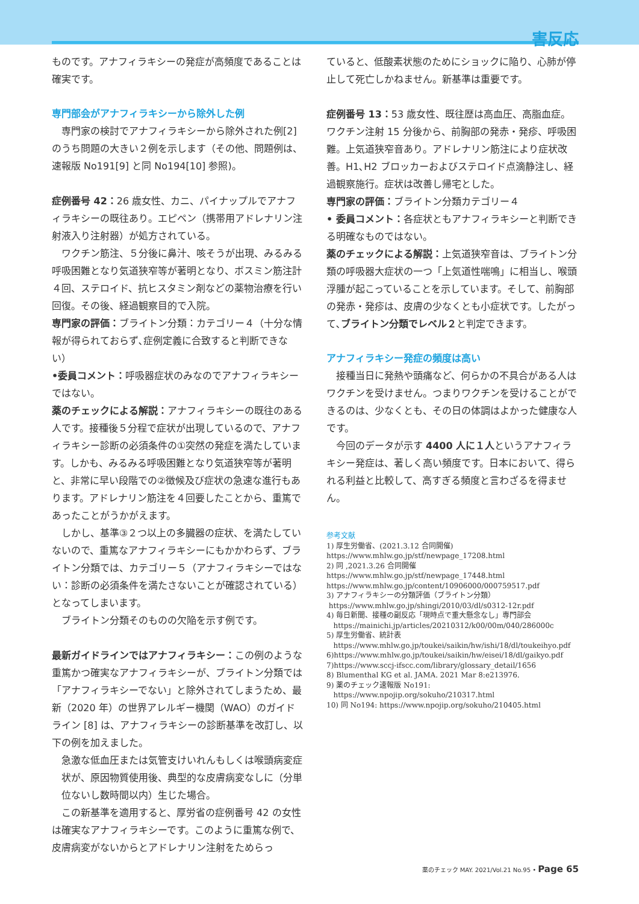害反応
ものです。アナフィラキシーの発症が高頻度であることは確実です。
専門部会がアナフィラキシーから除外した例
専門家の検討でアナフィラキシーから除外された例[2] のうち問題の大きい２例を示します（その他、問題例は、速報版 No191[9] と同 No194[10] 参照)。
症例番号 42：26 歳女性、カニ、パイナップルでアナフィラキシーの既往あり。エピペン（携帯用アドレナリン注射液入り注射器）が処方されている。
ワクチン筋注、５分後に鼻汁、咳そうが出現、みるみる呼吸困難となり気道狭窄等が著明となり、ボスミン筋注計４回、ステロイド、抗ヒスタミン剤などの薬物治療を行い回復。その後、経過観察目的で入院。
専門家の評価：ブライトン分類：カテゴリー４（十分な情報が得られておらず､症例定義に合致すると判断できない）
•委員コメント：呼吸器症状のみなのでアナフィラキシーではない。
薬のチェックによる解説：アナフィラキシーの既往のある人です。接種後５分程で症状が出現しているので、アナフィラキシー診断の必須条件の①突然の発症を満たしています。しかも、みるみる呼吸困難となり気道狭窄等が著明と、非常に早い段階での②徴候及び症状の急速な進行もあります。アドレナリン筋注を４回要したことから、重篤であったことがうかがえます。
しかし、基準③２つ以上の多臓器の症状、を満たしていないので、重篤なアナフィラキシーにもかかわらず、ブライトン分類では、カテゴリー５（アナフィラキシーではない：診断の必須条件を満たさないことが確認されている）となってしまいます。
ブライトン分類そのものの欠陥を示す例です。
最新ガイドラインではアナフィラキシー：この例のような重篤かつ確実なアナフィラキシーが、ブライトン分類では「アナフィラキシーでない」と除外されてしまうため、最新（2020 年）の世界アレルギー機関（WAO）のガイドライン [8] は、アナフィラキシーの診断基準を改訂し、以下の例を加えました。
急激な低血圧または気管支けいれんもしくは喉頭病変症状が、原因物質使用後、典型的な皮膚病変なしに（分単位ないし数時間以内）生じた場合。
この新基準を適用すると、厚労省の症例番号 42 の女性は確実なアナフィラキシーです。このように重篤な例で、皮膚病変がないからとアドレナリン注射をためらっ
ていると、低酸素状態のためにショックに陥り、心肺が停止して死亡しかねません。新基準は重要です。
症例番号 13：53 歳女性、既往歴は高血圧、高脂血症。ワクチン注射 15 分後から、前胸部の発赤・発疹、呼吸困難。上気道狭窄音あり。アドレナリン筋注により症状改善。H1､H2 ブロッカーおよびステロイド点滴静注し、経過観察施行。症状は改善し帰宅とした。
専門家の評価：ブライトン分類カテゴリー４
• 委員コメント：各症状ともアナフィラキシーと判断できる明確なものではない。
薬のチェックによる解説：上気道狭窄音は、ブライトン分類の呼吸器大症状の一つ「上気道性喘鳴」に相当し、喉頭浮腫が起こっていることを示しています。そして、前胸部の発赤・発疹は、皮膚の少なくとも小症状です。したがって､ブライトン分類でレベル２と判定できます。
アナフィラキシー発症の頻度は高い
接種当日に発熱や頭痛など、何らかの不具合がある人はワクチンを受けません。つまりワクチンを受けることができるのは、少なくとも、その日の体調はよかった健康な人です。
今回のデータが示す 4400 人に１人というアナフィラキシー発症は、著しく高い頻度です。日本において、得られる利益と比較して、高すぎる頻度と言わざるを得ません。
参考文献
1) 厚生労働省、(2021.3.12 合同開催)
https://www.mhlw.go.jp/stf/newpage_17208.html
2) 同 ,2021.3.26 合同開催
https://www.mhlw.go.jp/stf/newpage_17448.html
https://www.mhlw.go.jp/content/10906000/000759517.pdf
3) アナフィラキシーの分類評価（ブライトン分類）
https://www.mhlw.go.jp/shingi/2010/03/dl/s0312-12r.pdf
4) 毎日新聞、接種の副反応「現時点で重大懸念なし」専門部会
https://mainichi.jp/articles/20210312/k00/00m/040/286000c
5) 厚生労働省、統計表
https://www.mhlw.go.jp/toukei/saikin/hw/ishi/18/dl/toukeihyo.pdf
6)https://www.mhlw.go.jp/toukei/saikin/hw/eisei/18/dl/gaikyo.pdf
7)https://www.sccj-ifscc.com/library/glossary_detail/1656
8) Blumenthal KG et al. JAMA. 2021 Mar 8:e213976.
9) 薬のチェック速報版 No191:
https://www.npojip.org/sokuho/210317.html
10) 同 No194: https://www.npojip.org/sokuho/210405.html
薬のチェック MAY. 2021/Vol.21 No.95 • Page 65